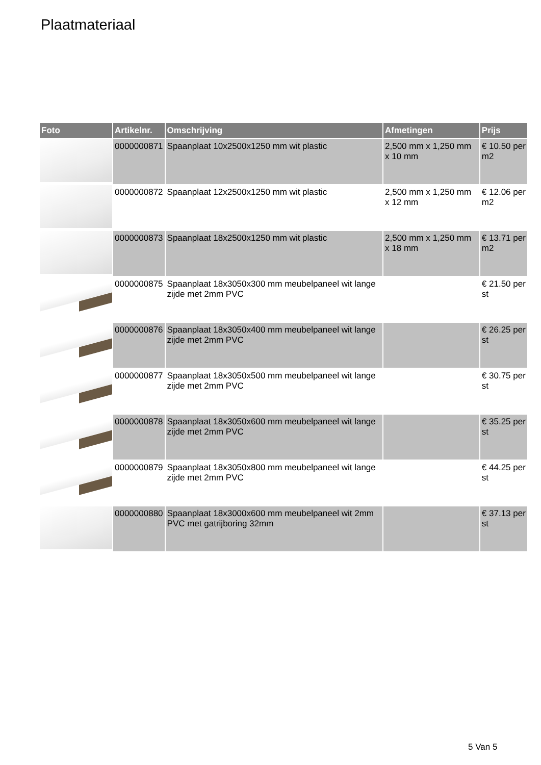Plaatmateriaal
| Foto | Artikelnr. | Omschrijving | Afmetingen | Prijs |
| --- | --- | --- | --- | --- |
| | 0000000871 | Spaanplaat 10x2500x1250 mm wit plastic | 2,500 mm x 1,250 mm x 10 mm | € 10.50 per m2 |
| | 0000000872 | Spaanplaat 12x2500x1250 mm wit plastic | 2,500 mm x 1,250 mm x 12 mm | € 12.06 per m2 |
| | 0000000873 | Spaanplaat 18x2500x1250 mm wit plastic | 2,500 mm x 1,250 mm x 18 mm | € 13.71 per m2 |
| | 0000000875 | Spaanplaat 18x3050x300 mm meubelpaneel wit lange zijde met 2mm PVC | | € 21.50 per st |
| | 0000000876 | Spaanplaat 18x3050x400 mm meubelpaneel wit lange zijde met 2mm PVC | | € 26.25 per st |
| | 0000000877 | Spaanplaat 18x3050x500 mm meubelpaneel wit lange zijde met 2mm PVC | | € 30.75 per st |
| | 0000000878 | Spaanplaat 18x3050x600 mm meubelpaneel wit lange zijde met 2mm PVC | | € 35.25 per st |
| | 0000000879 | Spaanplaat 18x3050x800 mm meubelpaneel wit lange zijde met 2mm PVC | | € 44.25 per st |
| | 0000000880 | Spaanplaat 18x3000x600 mm meubelpaneel wit 2mm PVC met gatrijboring 32mm | | € 37.13 per st |
5 Van 5